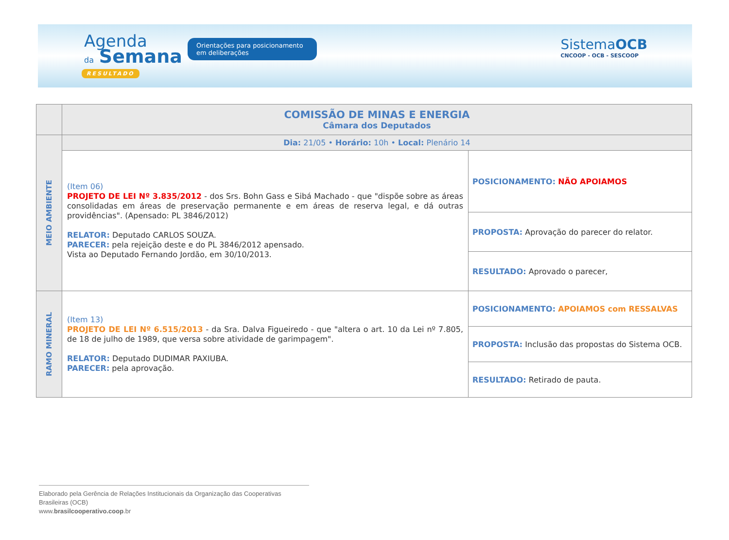Agenda
da Semana
Orientações para posicionamento em deliberações
RESULTADO
SistemaOCB
CNCOOP - OCB - SESCOOP
| | COMISSÃO DE MINAS E ENERGIA Câmara dos Deputados | |
| MEIO AMBIENTE | Dia: 21/05 • Horário: 10h • Local: Plenário 14 | |
| | (Item 06) PROJETO DE LEI Nº 3.835/2012 - dos Srs. Bohn Gass e Sibá Machado - que "dispõe sobre as áreas consolidadas em áreas de preservação permanente e em áreas de reserva legal, e dá outras providências". (Apensado: PL 3846/2012) RELATOR: Deputado CARLOS SOUZA. PARECER: pela rejeição deste e do PL 3846/2012 apensado. Vista ao Deputado Fernando Jordão, em 30/10/2013. | POSICIONAMENTO: NÃO APOIAMOS |
| | | PROPOSTA: Aprovação do parecer do relator. |
| | | RESULTADO: Aprovado o parecer, |
| RAMO MINERAL | (Item 13) PROJETO DE LEI Nº 6.515/2013 - da Sra. Dalva Figueiredo - que "altera o art. 10 da Lei nº 7.805, de 18 de julho de 1989, que versa sobre atividade de garimpagem". RELATOR: Deputado DUDIMAR PAXIUBA. PARECER: pela aprovação. | POSICIONAMENTO: APOIAMOS com RESSALVAS |
| | | PROPOSTA: Inclusão das propostas do Sistema OCB. |
| | | RESULTADO: Retirado de pauta. |
Elaborado pela Gerência de Relações Institucionais da Organização das Cooperativas Brasileiras (OCB)
www.brasilcooperativo.coop.br